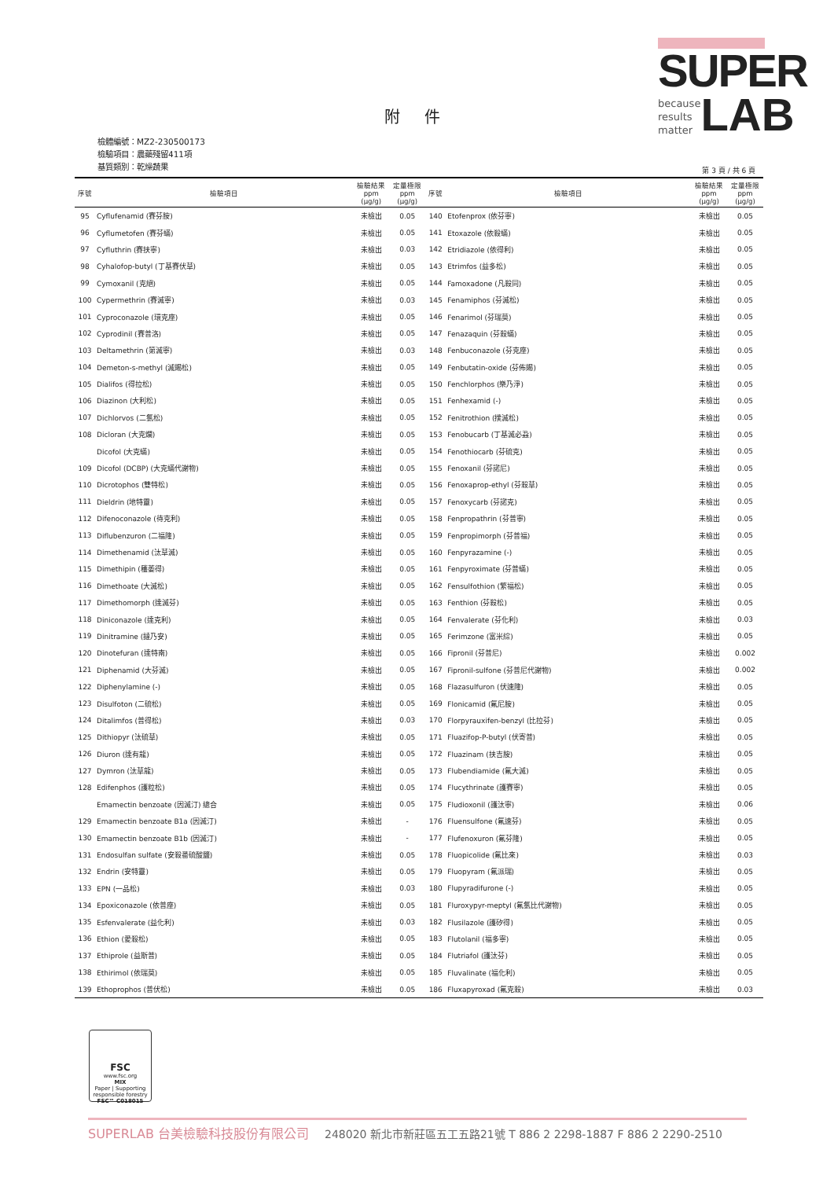SUPER
because
results
matter
LAB
附 件
檢體編號：MZ2-230500173
檢驗項目：農藥殘留411項
基質類別：乾燥蔬果
第 3 頁 / 共 6 頁
| 序號 | 檢驗項目 | 檢驗結果 ppm (μg/g) | 定量極限 ppm (μg/g) | 序號 | 檢驗項目 | 檢驗結果 ppm (μg/g) | 定量極限 ppm (μg/g) |
| --- | --- | --- | --- | --- | --- | --- | --- |
| 95 | Cyflufenamid (賽芬胺) | 未檢出 | 0.05 | 140 | Etofenprox (依芬寧) | 未檢出 | 0.05 |
| 96 | Cyflumetofen (賽芬蟎) | 未檢出 | 0.05 | 141 | Etoxazole (依殺蟎) | 未檢出 | 0.05 |
| 97 | Cyfluthrin (賽扶寧) | 未檢出 | 0.03 | 142 | Etridiazole (依得利) | 未檢出 | 0.05 |
| 98 | Cyhalofop-butyl (丁基賽伏草) | 未檢出 | 0.05 | 143 | Etrimfos (益多松) | 未檢出 | 0.05 |
| 99 | Cymoxanil (克絕) | 未檢出 | 0.05 | 144 | Famoxadone (凡殺同) | 未檢出 | 0.05 |
| 100 | Cypermethrin (賽滅寧) | 未檢出 | 0.03 | 145 | Fenamiphos (芬滅松) | 未檢出 | 0.05 |
| 101 | Cyproconazole (環克座) | 未檢出 | 0.05 | 146 | Fenarimol (芬瑞莫) | 未檢出 | 0.05 |
| 102 | Cyprodinil (賽普洛) | 未檢出 | 0.05 | 147 | Fenazaquin (芬殺蟎) | 未檢出 | 0.05 |
| 103 | Deltamethrin (第滅寧) | 未檢出 | 0.03 | 148 | Fenbuconazole (芬克座) | 未檢出 | 0.05 |
| 104 | Demeton-s-methyl (滅賜松) | 未檢出 | 0.05 | 149 | Fenbutatin-oxide (芬佈賜) | 未檢出 | 0.05 |
| 105 | Dialifos (得拉松) | 未檢出 | 0.05 | 150 | Fenchlorphos (樂乃淨) | 未檢出 | 0.05 |
| 106 | Diazinon (大利松) | 未檢出 | 0.05 | 151 | Fenhexamid (-) | 未檢出 | 0.05 |
| 107 | Dichlorvos (二氯松) | 未檢出 | 0.05 | 152 | Fenitrothion (撲滅松) | 未檢出 | 0.05 |
| 108 | Dicloran (大克爛) | 未檢出 | 0.05 | 153 | Fenobucarb (丁基滅必蝨) | 未檢出 | 0.05 |
| | Dicofol (大克蟎) | 未檢出 | 0.05 | 154 | Fenothiocarb (芬硫克) | 未檢出 | 0.05 |
| 109 | Dicofol (DCBP) (大克蟎代謝物) | 未檢出 | 0.05 | 155 | Fenoxanil (芬諾尼) | 未檢出 | 0.05 |
| 110 | Dicrotophos (雙特松) | 未檢出 | 0.05 | 156 | Fenoxaprop-ethyl (芬殺草) | 未檢出 | 0.05 |
| 111 | Dieldrin (地特靈) | 未檢出 | 0.05 | 157 | Fenoxycarb (芬諾克) | 未檢出 | 0.05 |
| 112 | Difenoconazole (待克利) | 未檢出 | 0.05 | 158 | Fenpropathrin (芬普寧) | 未檢出 | 0.05 |
| 113 | Diflubenzuron (二福隆) | 未檢出 | 0.05 | 159 | Fenpropimorph (芬普福) | 未檢出 | 0.05 |
| 114 | Dimethenamid (汰草滅) | 未檢出 | 0.05 | 160 | Fenpyrazamine (-) | 未檢出 | 0.05 |
| 115 | Dimethipin (穫萎得) | 未檢出 | 0.05 | 161 | Fenpyroximate (芬普蟎) | 未檢出 | 0.05 |
| 116 | Dimethoate (大滅松) | 未檢出 | 0.05 | 162 | Fensulfothion (繁福松) | 未檢出 | 0.05 |
| 117 | Dimethomorph (達滅芬) | 未檢出 | 0.05 | 163 | Fenthion (芬殺松) | 未檢出 | 0.05 |
| 118 | Diniconazole (達克利) | 未檢出 | 0.05 | 164 | Fenvalerate (芬化利) | 未檢出 | 0.03 |
| 119 | Dinitramine (撻乃安) | 未檢出 | 0.05 | 165 | Ferimzone (富米綜) | 未檢出 | 0.05 |
| 120 | Dinotefuran (達特南) | 未檢出 | 0.05 | 166 | Fipronil (芬普尼) | 未檢出 | 0.002 |
| 121 | Diphenamid (大芬滅) | 未檢出 | 0.05 | 167 | Fipronil-sulfone (芬普尼代謝物) | 未檢出 | 0.002 |
| 122 | Diphenylamine (-) | 未檢出 | 0.05 | 168 | Flazasulfuron (伏速隆) | 未檢出 | 0.05 |
| 123 | Disulfoton (二硫松) | 未檢出 | 0.05 | 169 | Flonicamid (氟尼胺) | 未檢出 | 0.05 |
| 124 | Ditalimfos (普得松) | 未檢出 | 0.03 | 170 | Florpyrauxifen-benzyl (比拉芬) | 未檢出 | 0.05 |
| 125 | Dithiopyr (汰硫草) | 未檢出 | 0.05 | 171 | Fluazifop-P-butyl (伏寄普) | 未檢出 | 0.05 |
| 126 | Diuron (達有龍) | 未檢出 | 0.05 | 172 | Fluazinam (扶吉胺) | 未檢出 | 0.05 |
| 127 | Dymron (汰草龍) | 未檢出 | 0.05 | 173 | Flubendiamide (氟大滅) | 未檢出 | 0.05 |
| 128 | Edifenphos (護粒松) | 未檢出 | 0.05 | 174 | Flucythrinate (護賽寧) | 未檢出 | 0.05 |
| | Emamectin benzoate (因滅汀) 總合 | 未檢出 | 0.05 | 175 | Fludioxonil (護汰寧) | 未檢出 | 0.06 |
| 129 | Emamectin benzoate B1a (因滅汀) | 未檢出 | - | 176 | Fluensulfone (氟速芬) | 未檢出 | 0.05 |
| 130 | Emamectin benzoate B1b (因滅汀) | 未檢出 | - | 177 | Flufenoxuron (氟芬隆) | 未檢出 | 0.05 |
| 131 | Endosulfan sulfate (安殺番硫酸鹽) | 未檢出 | 0.05 | 178 | Fluopicolide (氟比來) | 未檢出 | 0.03 |
| 132 | Endrin (安特靈) | 未檢出 | 0.05 | 179 | Fluopyram (氟派瑞) | 未檢出 | 0.05 |
| 133 | EPN (一品松) | 未檢出 | 0.03 | 180 | Flupyradifurone (-) | 未檢出 | 0.05 |
| 134 | Epoxiconazole (依普座) | 未檢出 | 0.05 | 181 | Fluroxypyr-meptyl (氟氯比代謝物) | 未檢出 | 0.05 |
| 135 | Esfenvalerate (益化利) | 未檢出 | 0.03 | 182 | Flusilazole (護矽得) | 未檢出 | 0.05 |
| 136 | Ethion (愛殺松) | 未檢出 | 0.05 | 183 | Flutolanil (福多寧) | 未檢出 | 0.05 |
| 137 | Ethiprole (益斯普) | 未檢出 | 0.05 | 184 | Flutriafol (護汰芬) | 未檢出 | 0.05 |
| 138 | Ethirimol (依瑞莫) | 未檢出 | 0.05 | 185 | Fluvalinate (福化利) | 未檢出 | 0.05 |
| 139 | Ethoprophos (普伏松) | 未檢出 | 0.05 | 186 | Fluxapyroxad (氟克殺) | 未檢出 | 0.03 |
FSC
www.fsc.org
MIX
Paper | Supporting responsible forestry
FSC™ C018015
SUPERLAB 台美檢驗科技股份有限公司 248020 新北市新莊區五工五路21號 T 886 2 2298-1887 F 886 2 2290-2510